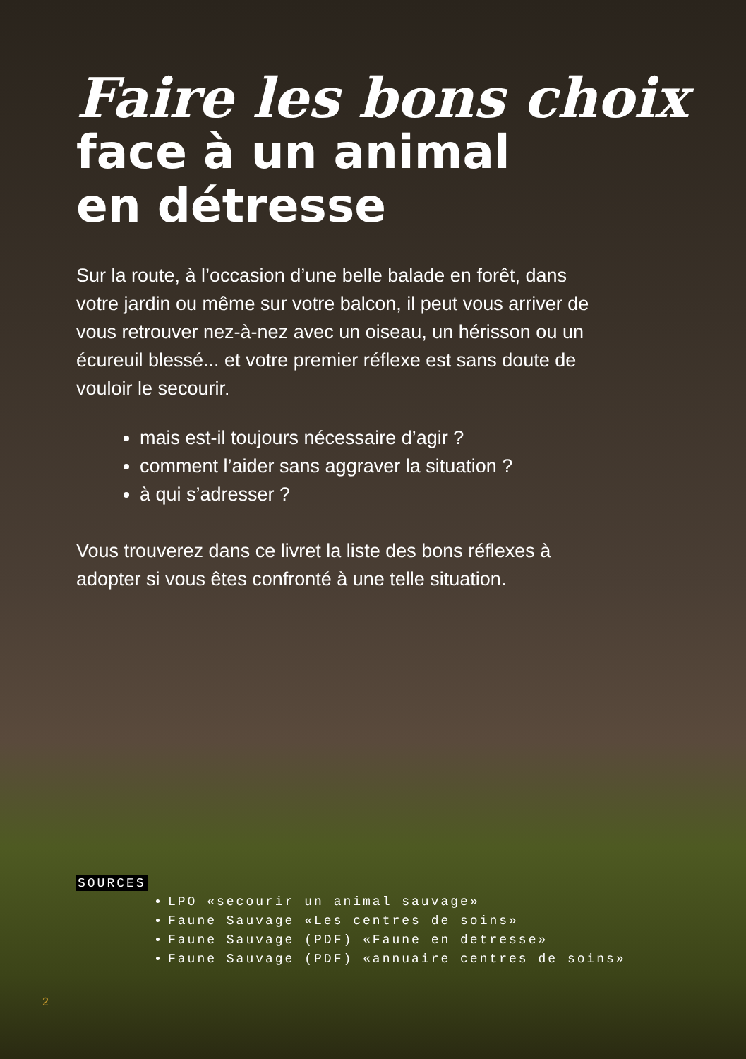Faire les bons choix
face à un animal
en détresse
Sur la route, à l’occasion d’une belle balade en forêt, dans votre jardin ou même sur votre balcon, il peut vous arriver de vous retrouver nez-à-nez avec un oiseau, un hérisson ou un écureuil blessé... et votre premier réflexe est sans doute de vouloir le secourir.
mais est-il toujours nécessaire d’agir ?
comment l’aider sans aggraver la situation ?
à qui s’adresser ?
Vous trouverez dans ce livret la liste des bons réflexes à adopter si vous êtes confronté à une telle situation.
SOURCES
LPO «secourir un animal sauvage»
Faune Sauvage «Les centres de soins»
Faune Sauvage (PDF) «Faune en detresse»
Faune Sauvage (PDF) «annuaire centres de soins»
2